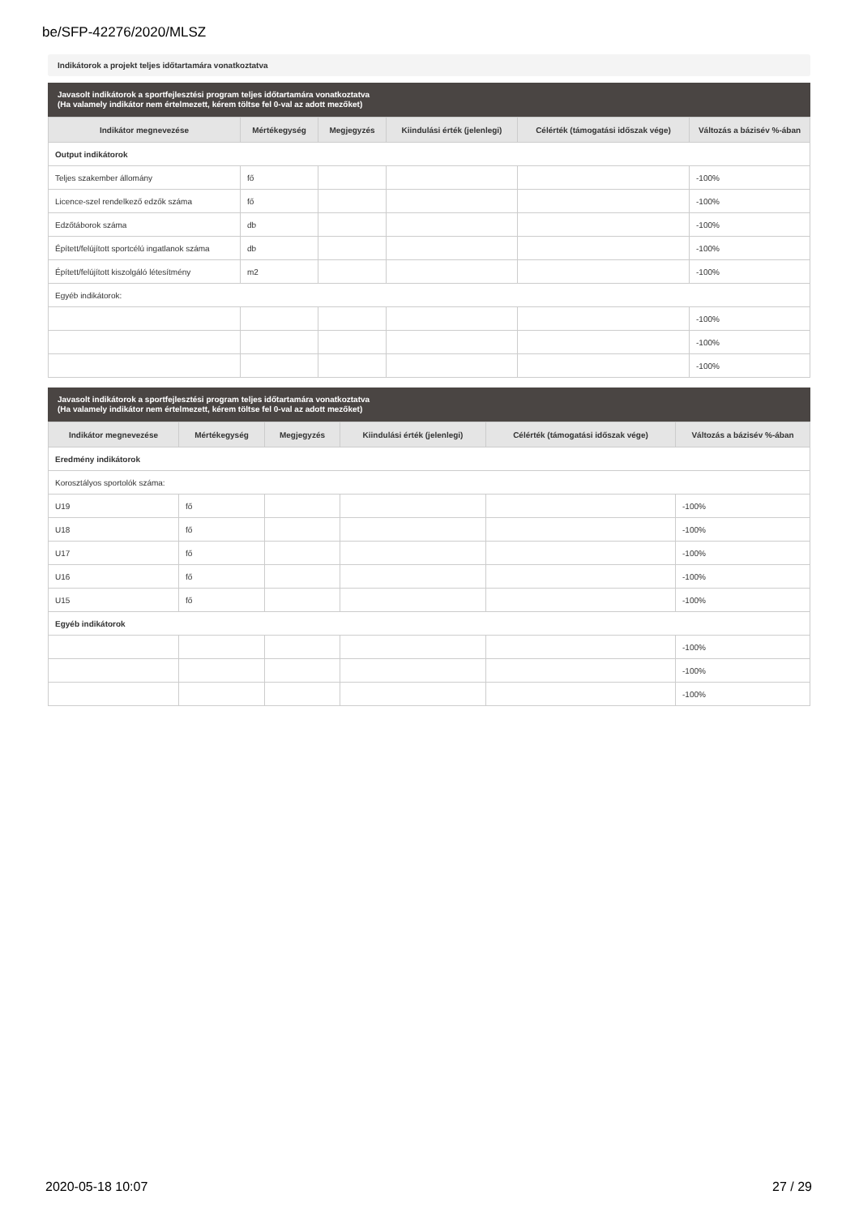be/SFP-42276/2020/MLSZ
Indikátorok a projekt teljes időtartamára vonatkoztatva
Javasolt indikátorok a sportfejlesztési program teljes időtartamára vonatkoztatva
(Ha valamely indikátor nem értelmezett, kérem töltse fel 0-val az adott mezőket)
| Indikátor megnevezése | Mértékegység | Megjegyzés | Kiindulási érték (jelenlegi) | Célérték (támogatási időszak vége) | Változás a bázisév %-ában |
| --- | --- | --- | --- | --- | --- |
| Output indikátorok | | | | | |
| Teljes szakember állomány | fő | | | | -100% |
| Licence-szel rendelkező edzők száma | fő | | | | -100% |
| Edzőtáborok száma | db | | | | -100% |
| Épített/felújított sportcélú ingatlanok száma | db | | | | -100% |
| Épített/felújított kiszolgáló létesítmény | m2 | | | | -100% |
| Egyéb indikátorok: | | | | | |
| | | | | | -100% |
| | | | | | -100% |
| | | | | | -100% |
Javasolt indikátorok a sportfejlesztési program teljes időtartamára vonatkoztatva
(Ha valamely indikátor nem értelmezett, kérem töltse fel 0-val az adott mezőket)
| Indikátor megnevezése | Mértékegység | Megjegyzés | Kiindulási érték (jelenlegi) | Célérték (támogatási időszak vége) | Változás a bázisév %-ában |
| --- | --- | --- | --- | --- | --- |
| Eredmény indikátorok | | | | | |
| Korosztályos sportolók száma: | | | | | |
| U19 | fő | | | | -100% |
| U18 | fő | | | | -100% |
| U17 | fő | | | | -100% |
| U16 | fő | | | | -100% |
| U15 | fő | | | | -100% |
| Egyéb indikátorok | | | | | |
| | | | | | -100% |
| | | | | | -100% |
| | | | | | -100% |
2020-05-18 10:07 27 / 29